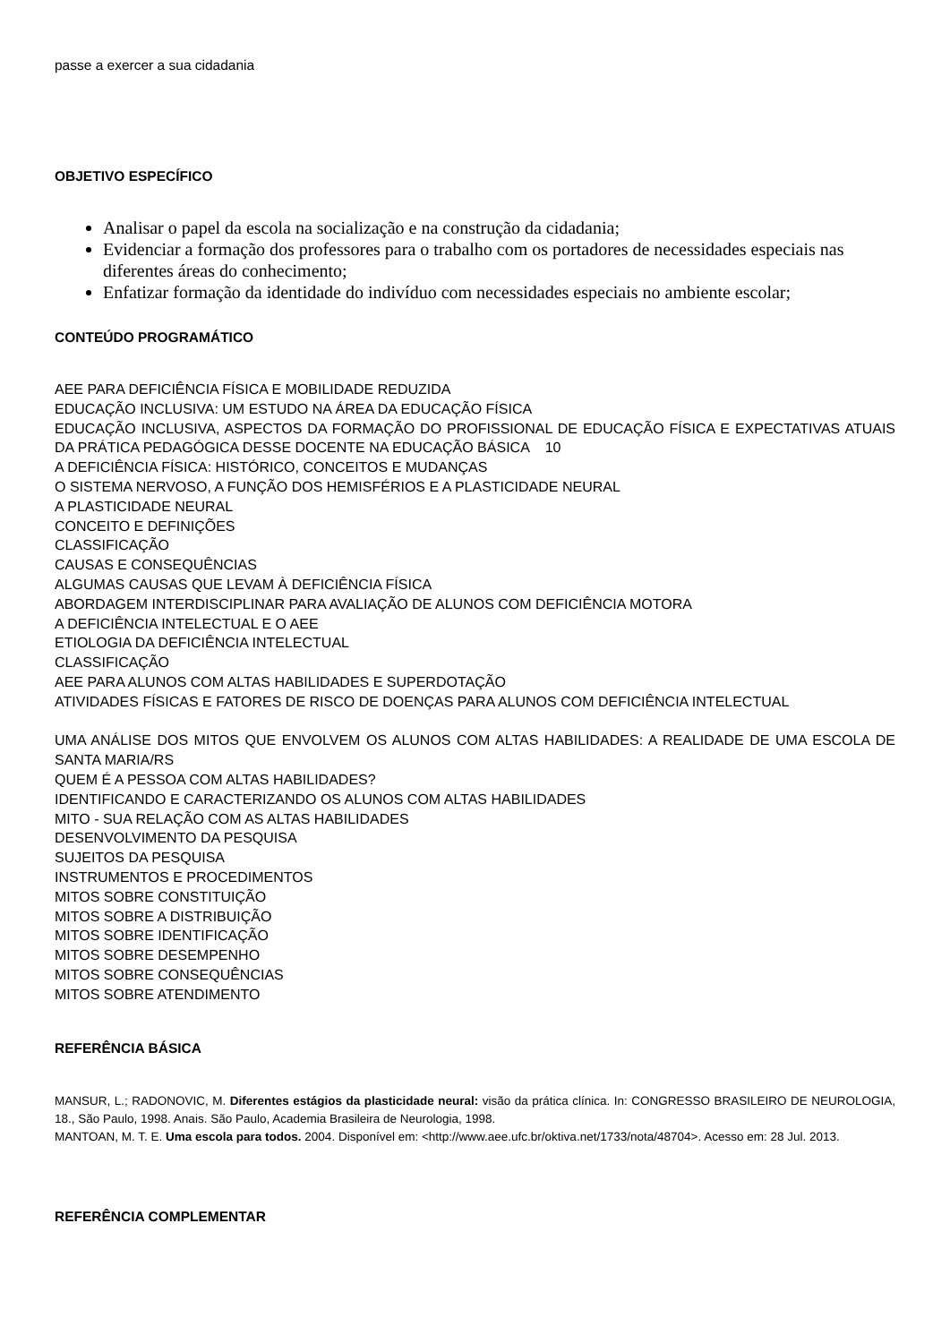passe a exercer a sua cidadania
OBJETIVO ESPECÍFICO
Analisar o papel da escola na socialização e na construção da cidadania;
Evidenciar a formação dos professores para o trabalho com os portadores de necessidades especiais nas diferentes áreas do conhecimento;
Enfatizar formação da identidade do indivíduo com necessidades especiais no ambiente escolar;
CONTEÚDO PROGRAMÁTICO
AEE PARA DEFICIÊNCIA FÍSICA E MOBILIDADE REDUZIDA
EDUCAÇÃO INCLUSIVA: UM ESTUDO NA ÁREA DA EDUCAÇÃO FÍSICA
EDUCAÇÃO INCLUSIVA, ASPECTOS DA FORMAÇÃO DO PROFISSIONAL DE EDUCAÇÃO FÍSICA E EXPECTATIVAS ATUAIS DA PRÁTICA PEDAGÓGICA DESSE DOCENTE NA EDUCAÇÃO BÁSICA 10
A DEFICIÊNCIA FÍSICA: HISTÓRICO, CONCEITOS E MUDANÇAS
O SISTEMA NERVOSO, A FUNÇÃO DOS HEMISFÉRIOS E A PLASTICIDADE NEURAL
A PLASTICIDADE NEURAL
CONCEITO E DEFINIÇÕES
CLASSIFICAÇÃO
CAUSAS E CONSEQUÊNCIAS
ALGUMAS CAUSAS QUE LEVAM À DEFICIÊNCIA FÍSICA
ABORDAGEM INTERDISCIPLINAR PARA AVALIAÇÃO DE ALUNOS COM DEFICIÊNCIA MOTORA
A DEFICIÊNCIA INTELECTUAL E O AEE
ETIOLOGIA DA DEFICIÊNCIA INTELECTUAL
CLASSIFICAÇÃO
AEE PARA ALUNOS COM ALTAS HABILIDADES E SUPERDOTAÇÃO
ATIVIDADES FÍSICAS E FATORES DE RISCO DE DOENÇAS PARA ALUNOS COM DEFICIÊNCIA INTELECTUAL
UMA ANÁLISE DOS MITOS QUE ENVOLVEM OS ALUNOS COM ALTAS HABILIDADES: A REALIDADE DE UMA ESCOLA DE SANTA MARIA/RS
QUEM É A PESSOA COM ALTAS HABILIDADES?
IDENTIFICANDO E CARACTERIZANDO OS ALUNOS COM ALTAS HABILIDADES
MITO - SUA RELAÇÃO COM AS ALTAS HABILIDADES
DESENVOLVIMENTO DA PESQUISA
SUJEITOS DA PESQUISA
INSTRUMENTOS E PROCEDIMENTOS
MITOS SOBRE CONSTITUIÇÃO
MITOS SOBRE A DISTRIBUIÇÃO
MITOS SOBRE IDENTIFICAÇÃO
MITOS SOBRE DESEMPENHO
MITOS SOBRE CONSEQUÊNCIAS
MITOS SOBRE ATENDIMENTO
REFERÊNCIA BÁSICA
MANSUR, L.; RADONOVIC, M. Diferentes estágios da plasticidade neural: visão da prática clínica. In: CONGRESSO BRASILEIRO DE NEUROLOGIA, 18., São Paulo, 1998. Anais. São Paulo, Academia Brasileira de Neurologia, 1998.
MANTOAN, M. T. E. Uma escola para todos. 2004. Disponível em: <http://www.aee.ufc.br/oktiva.net/1733/nota/48704>. Acesso em: 28 Jul. 2013.
REFERÊNCIA COMPLEMENTAR